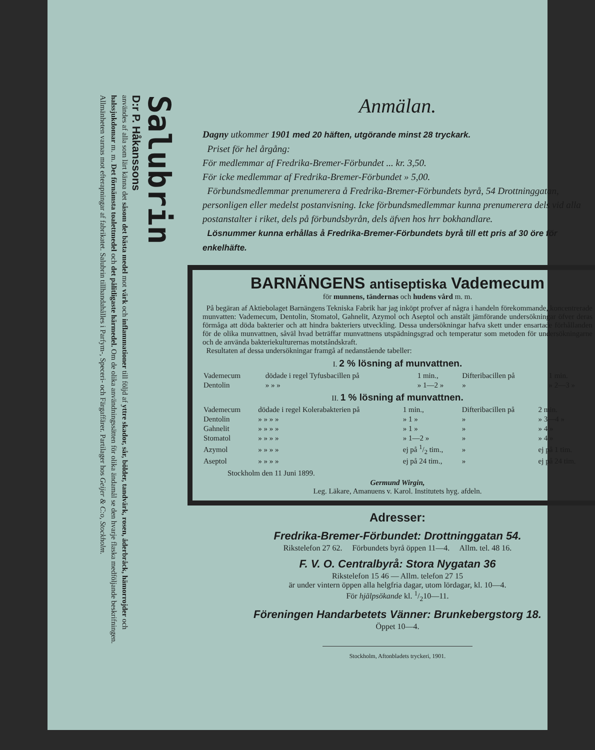Salubrin
D:r P. Håkanssons
användes af alla som lärt känna det såsom det bästa medel mot värk och inflammationer till följd af yttre skador, sår, bölder, tandvärk, rosen, åderbråck, hämorrojder och halssjukdomar m. m. Det förnämsta toalettmedel och det pålitligaste härmedel. Om de olika användningssätten för olika ändamål se den hvarje flaska medföljande beskrifningen. Allmänheten varnas mot efterapningar af fabrikatet. Salubrin tillhandahålles i Parfym-, Speceri- och Färgaffärer. Partilager hos Geijer & C:o, Stockholm.
Anmälan.
Dagny utkommer 1901 med 20 häften, utgörande minst 28 tryckark.
Priset för hel årgång:
För medlemmar af Fredrika-Bremer-Förbundet ... kr. 3,50.
För icke medlemmar af Fredrika-Bremer-Förbundet » 5,00.
Förbundsmedlemmar prenumerera å Fredrika-Bremer-Förbundets byrå, 54 Drottninggatan, personligen eller medelst postanvisning. Icke förbundsmedlemmar kunna prenumerera dels vid alla postanstalter i riket, dels på förbundsbyrån, dels äfven hos hrr bokhandlare.
Lösnummer kunna erhållas å Fredrika-Bremer-Förbundets byrå till ett pris af 30 öre för enkelhäfte.
BARNÄNGENS antiseptiska Vademecum
för munnens, tändernas och hudens vård m. m.
På begäran af Aktiebolaget Barnängens Tekniska Fabrik har jag inköpt profver af några i handeln förekommande, koncentrerade munvatten: Vademecum, Dentolin, Stomatol, Gahnelit, Azymol och Aseptol och anstält jämförande undersökningar öfver deras förmåga att döda bakterier och att hindra bakteriers utveckling. Dessa undersökningar hafva skett under ensartade förhållanden för de olika munvattnen, såväl hvad beträffar munvattnens utspädningsgrad och temperatur som metoden för undersökningarne och de använda bakteriekulturernas motståndskraft.
Resultaten af dessa undersökningar framgå af nedanstående tabeller:
I. 2 % lösning af munvattnen.
| Vademecum | dödade i regel Tyfusbacillen på | 1 min., | Difteribacillen på | 1 min. |
| Dentolin | » » » | » 1—2 » | » | » 2—3 » |
II. 1 % lösning af munvattnen.
| Vademecum | dödade i regel Kolerabakterien på | 1 min., | Difteribacillen på | 2 min. |
| Dentolin | » » » » | » 1 » | » | » 3—4 » |
| Gahnelit | » » » » | » 1 » | » | » 4 » |
| Stomatol | » » » » | » 1—2 » | » | » 4 » |
| Azymol | » » » » | ej på 1/2 tim., | » | ej på 1 tim. |
| Aseptol | » » » » | ej på 24 tim., | » | ej på 24 tim. |
Stockholm den 11 Juni 1899.
Germund Wirgin,
Leg. Läkare, Amanuens v. Karol. Institutets hyg. afdeln.
Adresser:
Fredrika-Bremer-Förbundet: Drottninggatan 54.
Rikstelefon 27 62. Förbundets byrå öppen 11—4. Allm. tel. 48 16.
F. V. O. Centralbyrå: Stora Nygatan 36
Rikstelefon 15 46 — Allm. telefon 27 15
är under vintern öppen alla helgfria dagar, utom lördagar, kl. 10—4.
För hjälpsökande kl. 1/210—11.
Föreningen Handarbetets Vänner: Brunkebergstorg 18.
Öppet 10—4.
Stockholm, Aftonbladets tryckeri, 1901.